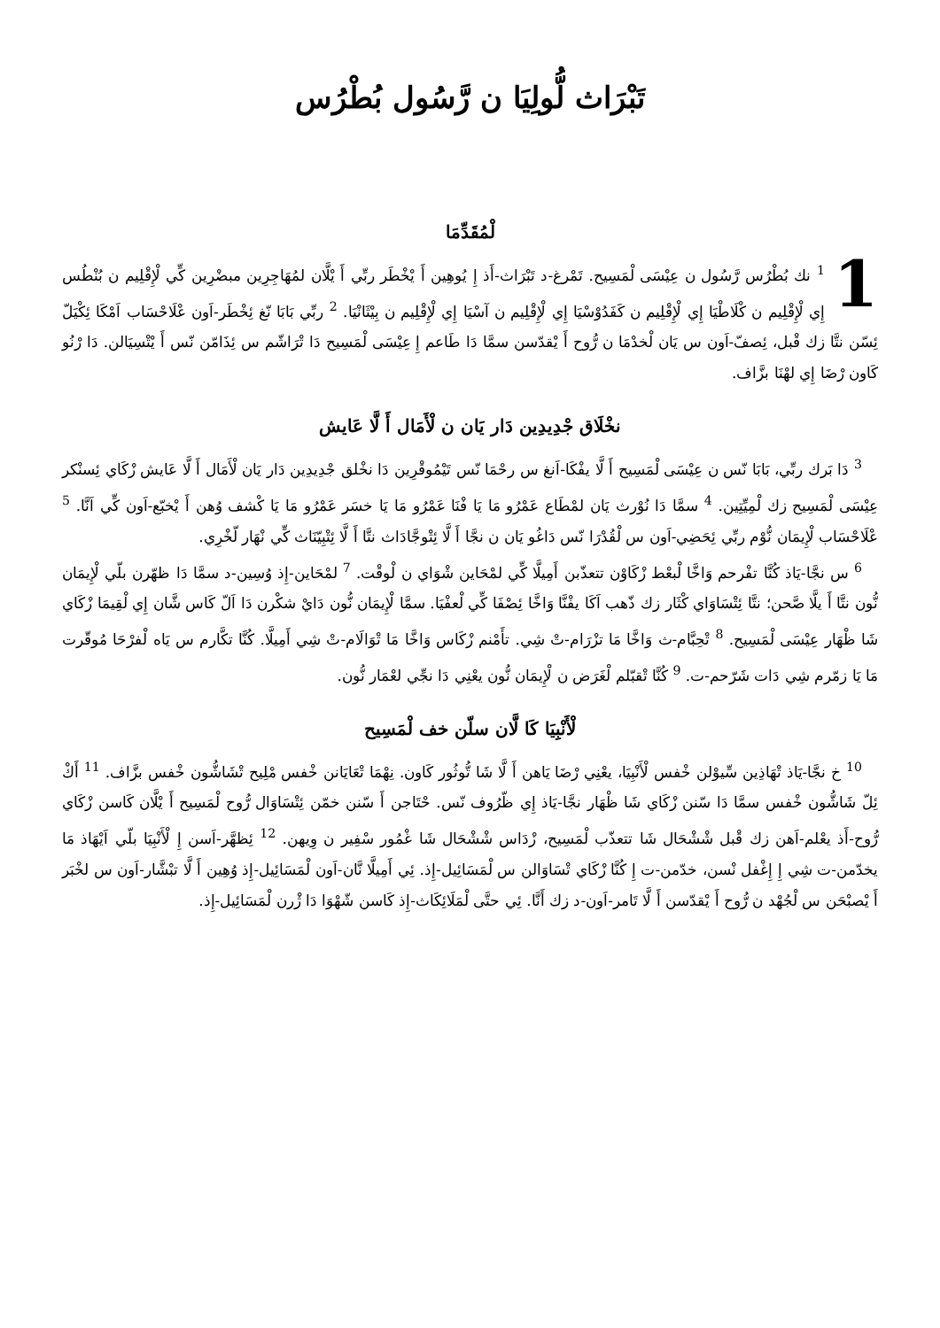تَبْرَاث لُّولِيَا ن رَّسُول بُطْرُس
لْمُقَدِّمَا
1<sup>1</sup> نك بُطْرُس رَّسُول ن عِيْسَى لْمَسِيح. تَمْرغ-د تَبْرَاث-أَذ إِ يُوهِين أَ يْخْطَر ربِّي أَ يْلَّان لمُهَاجِرِين مبضْرِين كِّي لْإِقْلِيم ن بُنْطُس إِي لْإِقْلِيم ن كْلَاطْيَا إِي لْإِقْلِيم ن كَفَدُوْسْيَا إِي لْإِقْلِيم ن آسْيَا إِي لْإِقْلِيم ن بِيْثَانْيَا. <sup>2</sup> ربِّي بَابَا نّغ ئِخْطَر-اَون عْلَاحْسَاب اَمْكَا ئِكْيَلّ ئِسّن نتَّا زك قْبل، ئِصفّ-اَون س يَان لْخدْمَا ن رُّوح أَ يْقدّسن سمَّا دَا طَاعم إِ عِيْسَى لْمَسِيح دَا تْرَاشّم س ئِذَامّن نّس أَ يْتْسِيَالن. دَا رْنُو كَاون رْضَا إِي لهْنَا بزَّاف.
نخْلَاق جْدِيدِين دَار يَان ن لْأَمَال أَ لَّا عَايش
<sup>3</sup> دَا بَرك ربِّي، بَابَا نّس ن عِيْسَى لْمَسِيح أَ لَّا يفْكَا-اَنغ س رحْمَا نّس تَيْمُوقْرِين دَا نخْلق جْدِيدِين دَار يَان لْأَمَال أَ لَّا عَايش زْكَاي ئِسنْكر عِيْسَى لْمَسِيح زك لْمِيِّتِين. <sup>4</sup> سمَّا دَا نُوْرث يَان لمْطَاع عَمْرُو مَا يَا فْنَا عَمْرُو مَا يَا خسَر عَمْرُو مَا يَا كْشف وُهن أَ يْخبّع-اَون كِّي اَنَّا. <sup>5</sup> عْلَاحْسَاب لْإِيمَان نُّوْم ربِّي ئِحَضِي-اَون س لْقُدْرَا نّس دَاغُو يَان ن نجَّا أَ لَّا ئِتْوجَّادَاث نتَّا أَ لَّا ئِتْبِيّنَاث كِّي نْهَار لّخْرِي.
<sup>6</sup> س نجَّا-يَاذ كُنَّا تفْرحم وَاخَّا لْبعْط زْكَاوْن تتعذّبن أَمِيلَّا كِّي لمْحَاين شْوَاي ن لْوقْت. <sup>7</sup> لمْحَاين-إِذ وُسِين-د سمَّا دَا ظهّرن بلّي لْإِيمَان نُّون نتَّا أَ يلَّا صَّحن؛ نتَّا ئِتْسَاوَاي كْثَار زك ذّهب اَكَا يفْنَّا وَاخَّا ئِصْفَا كِّي لْعفْيَا. سمَّا لْإِيمَان نُّون دَايْ شكْرن دَا اَلّ كَاس شَّان إِي لْقِيمَا زْكَاي شَا ظْهَار عِيْسَى لْمَسِيح. <sup>8</sup> تْحِبَّام-ث وَاخَّا مَا تزْرَام-تْ شِي. تأَمْنم زْكَاس وَاخَّا مَا تْوَالَام-تْ شِي أَمِيلَّا. كُنَّا تكَّارم س يَاه لْفرْحَا مُوقّرت مَا يَا زمّرم شِي دَات شَرّحم-ت. <sup>9</sup> كُنَّا تْقبّلم لْغَرَض ن لْإِيمَان نُّون يعْنِي دَا نجِّي لعْمَار نُّون.
لْأَنْبِيَا كَا لَّان سلّن خف لْمَسِيح
<sup>10</sup> خ نجَّا-يَاذ تْهَاذِين سِّيوْلن خْفس لْأَنْبِيَا، يعْنِي رْضَا يَاهن أَ لَّا شَا تُّوثُور كَاون. نِهْمَا تْعَايَانن خْفس مْلِيح تْشَاشُّون خْفس بزَّاف. <sup>11</sup> أَكْ ئِلّ شَاشُّون خْفس سمَّا دَا سّنن زْكَاي شَا ظْهَار نجَّا-يَاذ إِي ظّرُوف نّس. حْتَاجن أَ سّنن خمّن ئِتْسَاوَال رُّوح لْمَسِيح أَ يْلَّان كَاسن زْكَاي رُّوح-أَذ يعْلم-اَهن زك قْبل شْشْحَال شَا تتعذّب لْمَسِيح، زْدَاس شْشْحَال شَا غْمُور سْفِير ن وِيهن. <sup>12</sup> ئِظهَّر-اَسن إِ لْأَنْبِيَا بلّي اَيْهَاذ مَا يخدّمن-ت شِي إِ إِغْفل نْسن، خدّمن-ت إِ كُنَّا زْكَاي تْسَاوَالن س لْمَسَائِيل-إِذ. ئِي أَمِيلَّا نَّان-اَون لْمَسَائِيل-إِذ وُهِين أَ لَّا تبْشَّار-اَون س لخْبَر أَ يْصبْحَن س لْجُهْد ن رُّوح أَ يْقدّسن أَ لَّا تَامر-اَون-د زك أَنَّا. ئِي حتَّى لْمَلَائِكَاث-إِذ كَاسن شّهْوَا دَا ژْرن لْمَسَائِيل-إِذ.